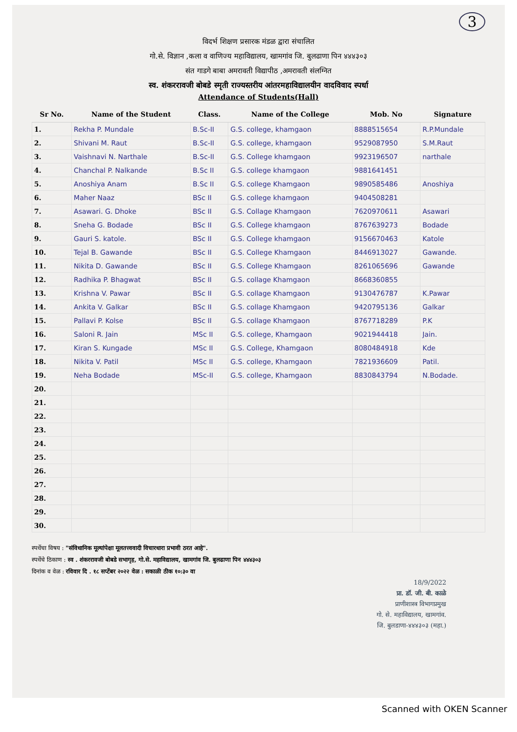3
विदर्भ शिक्षण प्रसारक मंडळ द्वारा संचालित
गो.से. विज्ञान ,कला व वाणिज्य महाविद्यालय, खामगांव जि. बुलढाणा पिन ४४४३०३
संत गाडगे बाबा अमरावती विद्यापीठ ,अमरावती संलग्नित
स्व. शंकररावजी बोबडे स्मृती राज्यस्तरीय आंतरमहाविद्यालयीन वादविवाद स्पर्धा
Attendance of Students(Hall)
| Sr No. | Name of the Student | Class. | Name of the College | Mob. No | Signature |
| --- | --- | --- | --- | --- | --- |
| 1. | Rekha P. Mundale | B.Sc-II | G.S. college, khamgaon | 8888515654 | R.P.Mundale |
| 2. | Shivani M. Raut | B.Sc-II | G.S. college, khamgaon | 9529087950 | S.M.Raut |
| 3. | Vaishnavi N. Narthale | B.Sc-II | G.S. College khamgaon | 9923196507 | narthale |
| 4. | Chanchal P. Nalkande | B.Sc II | G.S. college khamgaon | 9881641451 | |
| 5. | Anoshiya Anam | B.Sc II | G.S. college Khamgaon | 9890585486 | Anoshiya |
| 6. | Maher Naaz | BSc II | G.S. college khamgaon | 9404508281 | |
| 7. | Asawari. G. Dhoke | BSc II | G.S. Collage Khamgaon | 7620970611 | Asawari |
| 8. | Sneha G. Bodade | BSc II | G.S. College khamgaon | 8767639273 | Bodade |
| 9. | Gauri S. katole. | BSc II | G.S. College khamgaon | 9156670463 | Katole |
| 10. | Tejal B. Gawande | BSc II | G.S. College Khamgaon | 8446913027 | Gawande. |
| 11. | Nikita D. Gawande | BSc II | G.S. College Khamgaon | 8261065696 | Gawande |
| 12. | Radhika P. Bhagwat | BSc II | G.S. collage Khamgaon | 8668360855 | |
| 13. | Krishna V. Pawar | BSc II | G.S. collage Khamgaon | 9130476787 | K.Pawar |
| 14. | Ankita V. Galkar | BSc II | G.S. collage Khamgaon | 9420795136 | Galkar |
| 15. | Pallavi P. Kolse | BSc II | G.S. collage Khamgaon | 8767718289 | P.K |
| 16. | Saloni R. Jain | MSc II | G.S. college, Khamgaon | 9021944418 | Jain. |
| 17. | Kiran S. Kungade | MSc II | G.S. College, Khamgaon | 8080484918 | Kde |
| 18. | Nikita V. Patil | MSc II | G.S. college, Khamgaon | 7821936609 | Patil. |
| 19. | Neha Bodade | MSc-II | G.S. college, Khamgaon | 8830843794 | N.Bodade. |
| 20. | | | | | |
| 21. | | | | | |
| 22. | | | | | |
| 23. | | | | | |
| 24. | | | | | |
| 25. | | | | | |
| 26. | | | | | |
| 27. | | | | | |
| 28. | | | | | |
| 29. | | | | | |
| 30. | | | | | |
स्पर्धेचा विषय : "संविधानिक मूल्यांपेक्षा मूलतत्त्ववादी विचारधारा प्रभावी ठरत आहे".
स्पर्धेचे ठिकाण : स्व . शंकररावजी बोबडे सभागृह, गो.से. महाविद्यालय, खामगांव जि. बुलढाणा पिन ४४४३०३
दिनांक व वेळ : रविवार दि . १८ सप्टेंबर २०२२ वेळ : सकाळी ठीक १०:३० वा
18/9/2022
प्रा. डॉ. जी. बी. काळे
प्राणीशास्त्र विभागप्रमुख
गो. से. महाविद्यालय, खामगांव.
जि. बुलडाणा-४४४३०३ (महा.)
Scanned with OKEN Scanner